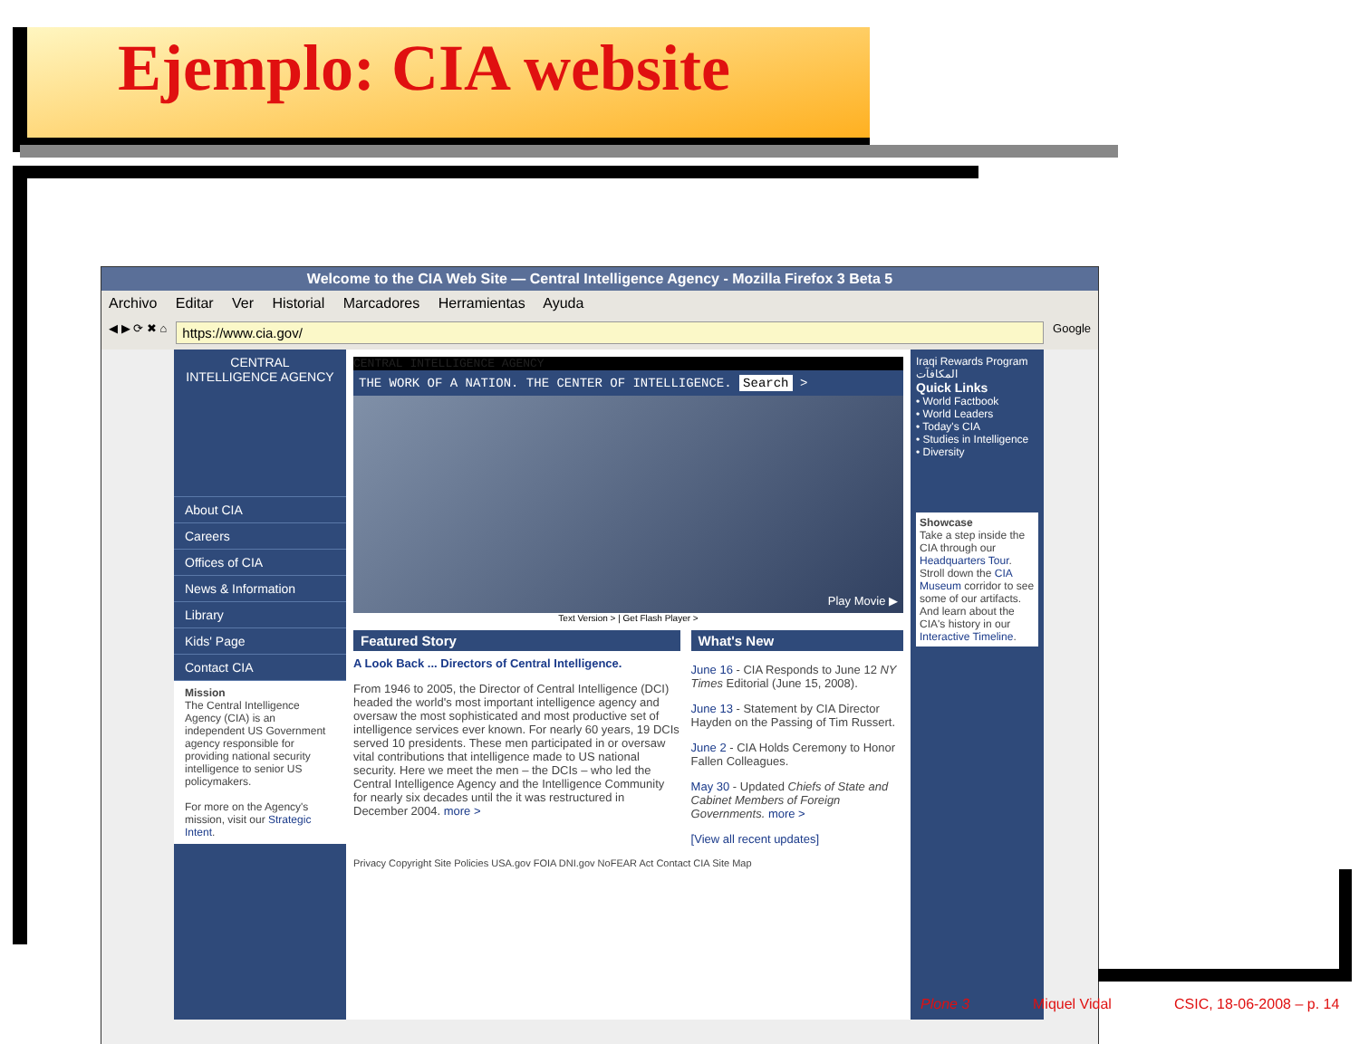Ejemplo: CIA website
Welcome to the CIA Web Site — Central Intelligence Agency - Mozilla Firefox 3 Beta 5
Archivo Editar Ver Historial Marcadores Herramientas Ayuda
◀ ▶ ⟳ ✖ ⌂
https://www.cia.gov/
Google
CENTRAL INTELLIGENCE AGENCY
About CIA
Careers
Offices of CIA
News & Information
Library
Kids' Page
Contact CIA
Mission
The Central Intelligence Agency (CIA) is an independent US Government agency responsible for providing national security intelligence to senior US policymakers.
For more on the Agency's mission, visit our Strategic Intent.
CENTRAL INTELLIGENCE AGENCY
THE WORK OF A NATION. THE CENTER OF INTELLIGENCE. Search >
Play Movie ▶
Text Version > | Get Flash Player >
Featured Story
A Look Back ... Directors of Central Intelligence.
From 1946 to 2005, the Director of Central Intelligence (DCI) headed the world's most important intelligence agency and oversaw the most sophisticated and most productive set of intelligence services ever known. For nearly 60 years, 19 DCIs served 10 presidents. These men participated in or oversaw vital contributions that intelligence made to US national security. Here we meet the men – the DCIs – who led the Central Intelligence Agency and the Intelligence Community for nearly six decades until the it was restructured in December 2004. more >
What's New
June 16 - CIA Responds to June 12 NY Times Editorial (June 15, 2008).
June 13 - Statement by CIA Director Hayden on the Passing of Tim Russert.
June 2 - CIA Holds Ceremony to Honor Fallen Colleagues.
May 30 - Updated Chiefs of State and Cabinet Members of Foreign Governments. more >
[View all recent updates]
Privacy Copyright Site Policies USA.gov FOIA DNI.gov NoFEAR Act Contact CIA Site Map
Iraqi Rewards Program
المكافآت
Quick Links
• World Factbook
• World Leaders
• Today's CIA
• Studies in Intelligence
• Diversity
Showcase
Take a step inside the CIA through our Headquarters Tour. Stroll down the CIA Museum corridor to see some of our artifacts. And learn about the CIA's history in our Interactive Timeline.
Plone 3 Miquel Vidal CSIC, 18-06-2008 – p. 14